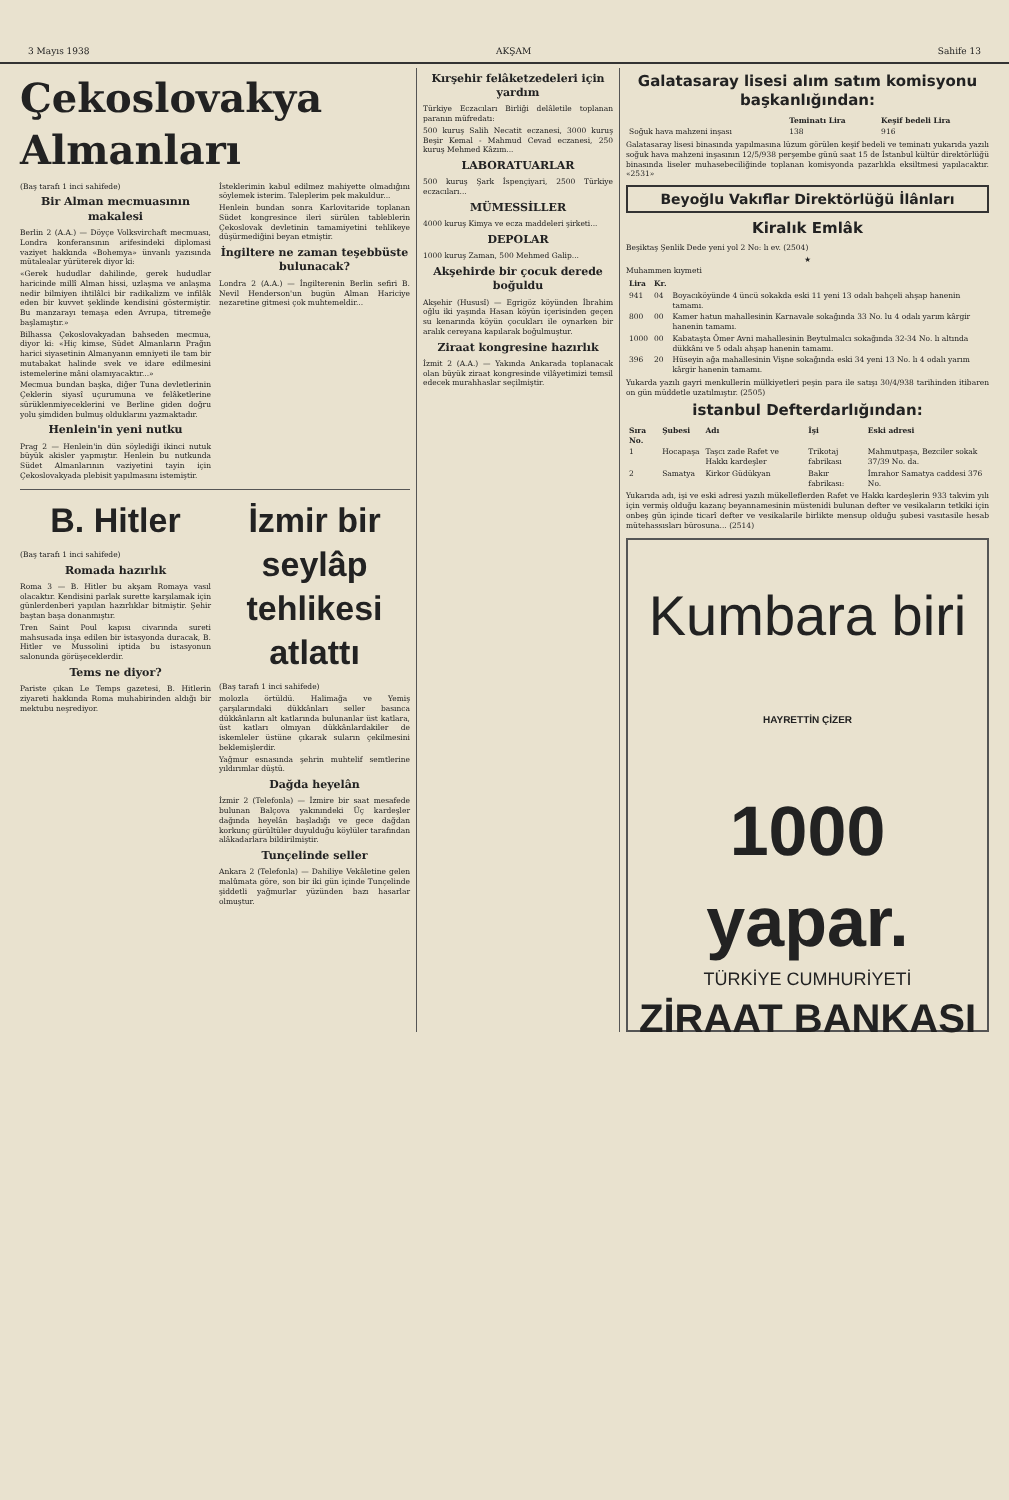3 Mayıs 1938 AKŞAM Sahife 13
Çekoslovakya Almanları
(Baş tarafı 1 inci sahifede)
Bir Alman mecmuasının makalesi
Berlin 2 (A.A.) — Döyçe Volksvirchaft mecmuası, Londra konferansının arifesindeki diplomasi vaziyet hakkında «Bohemya» ünvanlı yazısında mütalealar yürüterek diyor ki:
«Gerek hududlar dahilinde, gerek hududlar haricinde millî Alman hissi, uzlaşma ve anlaşma nedir bilmiyen ihtilâlci bir radikalizm ve infilâk eden bir kuvvet şeklinde kendisini göstermiştir. Bu manzarayı temaşa eden Avrupa, titremeğe başlamıştır.»
Bilhassa Çekoslovakyadan bahseden mecmua, diyor ki: «Hiç kimse, Südet Almanların Prağın harici siyasetinin Almanyanın emniyeti ile tam bir mutabakat halinde svek ve idare edilmesini istemelerine mâni olamıyacaktır...»
Mecmua bundan başka, diğer Tuna devletlerinin Çeklerin siyasî uçurumuna ve felâketlerine sürüklenmiyeceklerini ve Berline giden doğru yolu şimdiden bulmuş olduklarını yazmaktadır.
Henlein'in yeni nutku
Prag 2 — Henlein'in dün söylediği ikinci nutuk büyük akisler yapmıştır. Henlein bu nutkunda Südet Almanlarının vaziyetini tayin için Çekoslovakyada plebisit yapılmasını istemiştir.
İsteklerimin kabul edilmez mahiyette olmadığını söylemek isterim. Taleplerim pek makuldur...
Henlein bundan sonra Karlovitaride toplanan Südet kongresince ileri sürülen tableblerin Çekoslovak devletinin tamamiyetini tehlikeye düşürmediğini beyan etmiştir.
İngiltere ne zaman teşebbüste bulunacak?
Londra 2 (A.A.) — İngilterenin Berlin sefiri B. Nevil Henderson'un bugün Alman Hariciye nezaretine gitmesi çok muhtemeldir...
B. Hitler
(Baş tarafı 1 inci sahifede)
Romada hazırlık
Roma 3 — B. Hitler bu akşam Romaya vasıl olacaktır. Kendisini parlak surette karşılamak için günlerdenberi yapılan hazırlıklar bitmiştir. Şehir baştan başa donanmıştır.
Tren Saint Poul kapısı civarında sureti mahsusada inşa edilen bir istasyonda duracak, B. Hitler ve Mussolini iptida bu istasyonun salonunda görüşeceklerdir.
Tems ne diyor?
Pariste çıkan Le Temps gazetesi, B. Hitlerin ziyareti hakkında Roma muhabirinden aldığı bir mektubu neşrediyor.
İzmir bir seylâp tehlikesi atlattı
(Baş tarafı 1 inci sahifede)
molozla örtüldü. Halimağa ve Yemiş çarşılarındaki dükkânları seller basınca dükkânların alt katlarında bulunanlar üst katlara, üst katları olmıyan dükkânlardakiler de iskemleler üstüne çıkarak suların çekilmesini beklemişlerdir.
Yağmur esnasında şehrin muhtelif semtlerine yıldırımlar düştü.
Dağda heyelân
İzmir 2 (Telefonla) — İzmire bir saat mesafede bulunan Balçova yakınındeki Üç kardeşler dağında heyelân başladığı ve gece dağdan korkunç gürültüler duyulduğu köylüler tarafından alâkadarlara bildirilmiştir.
Tunçelinde seller
Ankara 2 (Telefonla) — Dahiliye Vekâletine gelen malûmata göre, son bir iki gün içinde Tunçelinde şiddetli yağmurlar yüzünden bazı hasarlar olmuştur.
Kırşehir felâketzedeleri için yardım
Türkiye Eczacıları Birliği delâletile toplanan paranın müfredatı:
500 kuruş Salih Necatit eczanesi, 3000 kuruş Beşir Kemal - Mahmud Cevad eczanesi, 250 kuruş Mehmed Kâzım...
LABORATUARLAR
500 kuruş Şark İspençiyari, 2500 Türkiye eczacıları...
MÜMESSİLLER
4000 kuruş Kimya ve ecza maddeleri şirketi...
DEPOLAR
1000 kuruş Zaman, 500 Mehmed Galip...
Akşehirde bir çocuk derede boğuldu
Akşehir (Hususî) — Egrigöz köyünden İbrahim oğlu iki yaşında Hasan köyün içerisinden geçen su kenarında köyün çocukları ile oynarken bir aralık cereyana kapılarak boğulmuştur.
Ziraat kongresine hazırlık
İzmit 2 (A.A.) — Yakında Ankarada toplanacak olan büyük ziraat kongresinde vilâyetimizi temsil edecek murahhaslar seçilmiştir.
Galatasaray lisesi alım satım komisyonu başkanlığından:
| | Teminatı Lira | Keşif bedeli Lira |
| --- | --- | --- |
| Soğuk hava mahzeni inşası | 138 | 916 |
Galatasaray lisesi binasında yapılmasına lüzum görülen keşif bedeli ve teminatı yukarıda yazılı soğuk hava mahzeni inşasının 12/5/938 perşembe günü saat 15 de İstanbul kültür direktörlüğü binasında liseler muhasebeciliğinde toplanan komisyonda pazarlıkla eksiltmesi yapılacaktır. «2531»
Beyoğlu Vakıflar Direktörlüğü İlânları
Kiralık Emlâk
Beşiktaş Şenlik Dede yeni yol 2 No: lı ev. (2504)
★
Muhammen kıymeti
| Lira | Kr. | |
| --- | --- | --- |
| 941 | 04 | Boyacıköyünde 4 üncü sokakda eski 11 yeni 13 odalı bahçeli ahşap hanenin tamamı. |
| 800 | 00 | Kamer hatun mahallesinin Karnavale sokağında 33 No. lu 4 odalı yarım kârgir hanenin tamamı. |
| 1000 | 00 | Kabataşta Ömer Avni mahallesinin Beytulmalcı sokağında 32-34 No. lı altında dükkânı ve 5 odalı ahşap hanenin tamamı. |
| 396 | 20 | Hüseyin ağa mahallesinin Vişne sokağında eski 34 yeni 13 No. lı 4 odalı yarım kârgir hanenin tamamı. |
Yukarda yazılı gayri menkullerin mülkiyetleri peşin para ile satışı 30/4/938 tarihinden itibaren on gün müddetle uzatılmıştır. (2505)
istanbul Defterdarlığından:
| Sıra No. | Şubesi | Adı | İşi | Eski adresi |
| --- | --- | --- | --- | --- |
| 1 | Hocapaşa | Taşcı zade Rafet ve Hakkı kardeşler | Trikotaj fabrikası | Mahmutpaşa, Bezciler sokak 37/39 No. da. |
| 2 | Samatya | Kirkor Güdükyan | Bakır fabrikası: | İmrahor Samatya caddesi 376 No. |
Yukarıda adı, işi ve eski adresi yazılı mükelleflerden Rafet ve Hakkı kardeşlerin 933 takvim yılı için vermiş olduğu kazanç beyannamesinin müstenidi bulunan defter ve vesikaların tetkiki için onbeş gün içinde ticarî defter ve vesikalarile birlikte mensup olduğu şubesi vasıtasile hesab mütehassısları bürosuna... (2514)
Kumbara biri
HAYRETTİN ÇİZER
1000 yapar.
TÜRKİYE CUMHURİYETİ
ZİRAAT BANKASI